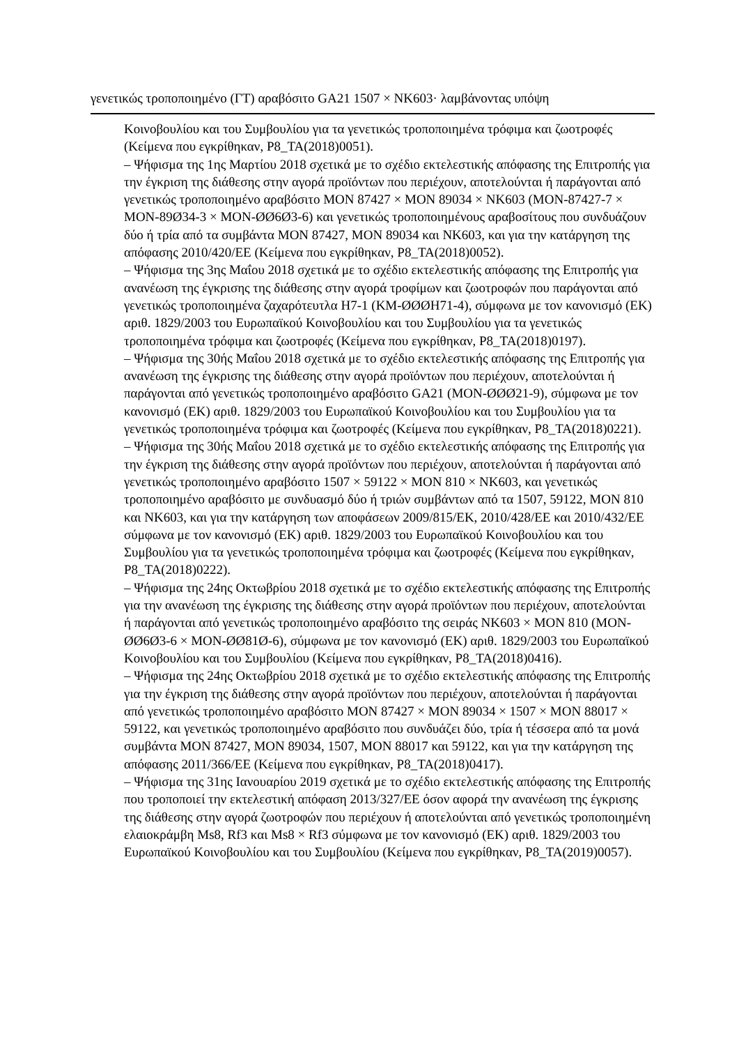γενετικώς τροποποιημένο (ΓΤ) αραβόσιτο GA21 1507 × NK603· λαμβάνοντας υπόψη
Κοινοβουλίου και του Συμβουλίου για τα γενετικώς τροποποιημένα τρόφιμα και ζωοτροφές (Κείμενα που εγκρίθηκαν, P8_TA(2018)0051).
– Ψήφισμα της 1ης Μαρτίου 2018 σχετικά με το σχέδιο εκτελεστικής απόφασης της Επιτροπής για την έγκριση της διάθεσης στην αγορά προϊόντων που περιέχουν, αποτελούνται ή παράγονται από γενετικώς τροποποιημένο αραβόσιτο MON 87427 × MON 89034 × NK603 (MON-87427-7 × MON-89Ø34-3 × MON-ØØ6Ø3-6) και γενετικώς τροποποιημένους αραβοσίτους που συνδυάζουν δύο ή τρία από τα συμβάντα MON 87427, MON 89034 και NK603, και για την κατάργηση της απόφασης 2010/420/ΕΕ (Κείμενα που εγκρίθηκαν, P8_TA(2018)0052).
– Ψήφισμα της 3ης Μαΐου 2018 σχετικά με το σχέδιο εκτελεστικής απόφασης της Επιτροπής για ανανέωση της έγκρισης της διάθεσης στην αγορά τροφίμων και ζωοτροφών που παράγονται από γενετικώς τροποποιημένα ζαχαρότευτλα H7-1 (KM-ØØØH71-4), σύμφωνα με τον κανονισμό (ΕΚ) αριθ. 1829/2003 του Ευρωπαϊκού Κοινοβουλίου και του Συμβουλίου για τα γενετικώς τροποποιημένα τρόφιμα και ζωοτροφές (Κείμενα που εγκρίθηκαν, P8_TA(2018)0197).
– Ψήφισμα της 30ής Μαΐου 2018 σχετικά με το σχέδιο εκτελεστικής απόφασης της Επιτροπής για ανανέωση της έγκρισης της διάθεσης στην αγορά προϊόντων που περιέχουν, αποτελούνται ή παράγονται από γενετικώς τροποποιημένο αραβόσιτο GA21 (MON-ØØØ21-9), σύμφωνα με τον κανονισμό (ΕΚ) αριθ. 1829/2003 του Ευρωπαϊκού Κοινοβουλίου και του Συμβουλίου για τα γενετικώς τροποποιημένα τρόφιμα και ζωοτροφές (Κείμενα που εγκρίθηκαν, P8_TA(2018)0221).
– Ψήφισμα της 30ής Μαΐου 2018 σχετικά με το σχέδιο εκτελεστικής απόφασης της Επιτροπής για την έγκριση της διάθεσης στην αγορά προϊόντων που περιέχουν, αποτελούνται ή παράγονται από γενετικώς τροποποιημένο αραβόσιτο 1507 × 59122 × MON 810 × NK603, και γενετικώς τροποποιημένο αραβόσιτο με συνδυασμό δύο ή τριών συμβάντων από τα 1507, 59122, MON 810 και NK603, και για την κατάργηση των αποφάσεων 2009/815/ΕΚ, 2010/428/ΕΕ και 2010/432/ΕΕ σύμφωνα με τον κανονισμό (ΕΚ) αριθ. 1829/2003 του Ευρωπαϊκού Κοινοβουλίου και του Συμβουλίου για τα γενετικώς τροποποιημένα τρόφιμα και ζωοτροφές (Κείμενα που εγκρίθηκαν, P8_TA(2018)0222).
– Ψήφισμα της 24ης Οκτωβρίου 2018 σχετικά με το σχέδιο εκτελεστικής απόφασης της Επιτροπής για την ανανέωση της έγκρισης της διάθεσης στην αγορά προϊόντων που περιέχουν, αποτελούνται ή παράγονται από γενετικώς τροποποιημένο αραβόσιτο της σειράς NK603 × MON 810 (MON-ØØ6Ø3-6 × MON-ØØ81Ø-6), σύμφωνα με τον κανονισμό (ΕΚ) αριθ. 1829/2003 του Ευρωπαϊκού Κοινοβουλίου και του Συμβουλίου (Κείμενα που εγκρίθηκαν, P8_TA(2018)0416).
– Ψήφισμα της 24ης Οκτωβρίου 2018 σχετικά με το σχέδιο εκτελεστικής απόφασης της Επιτροπής για την έγκριση της διάθεσης στην αγορά προϊόντων που περιέχουν, αποτελούνται ή παράγονται από γενετικώς τροποποιημένο αραβόσιτο MON 87427 × MON 89034 × 1507 × MON 88017 × 59122, και γενετικώς τροποποιημένο αραβόσιτο που συνδυάζει δύο, τρία ή τέσσερα από τα μονά συμβάντα MON 87427, MON 89034, 1507, MON 88017 και 59122, και για την κατάργηση της απόφασης 2011/366/ΕΕ (Κείμενα που εγκρίθηκαν, P8_TA(2018)0417).
– Ψήφισμα της 31ης Ιανουαρίου 2019 σχετικά με το σχέδιο εκτελεστικής απόφασης της Επιτροπής που τροποποιεί την εκτελεστική απόφαση 2013/327/ΕΕ όσον αφορά την ανανέωση της έγκρισης της διάθεσης στην αγορά ζωοτροφών που περιέχουν ή αποτελούνται από γενετικώς τροποποιημένη ελαιοκράμβη Ms8, Rf3 και Ms8 × Rf3 σύμφωνα με τον κανονισμό (ΕΚ) αριθ. 1829/2003 του Ευρωπαϊκού Κοινοβουλίου και του Συμβουλίου (Κείμενα που εγκρίθηκαν, P8_TA(2019)0057).